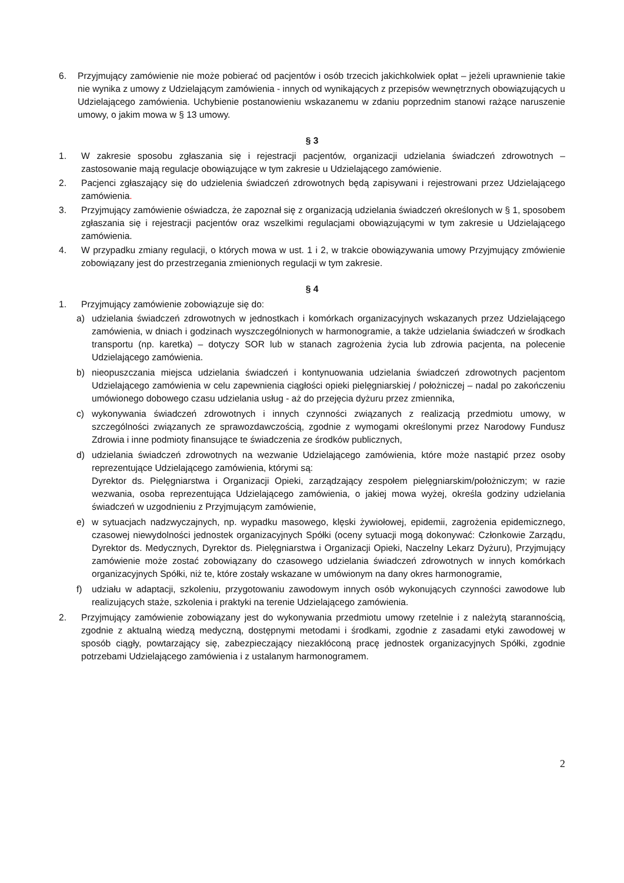6. Przyjmujący zamówienie nie może pobierać od pacjentów i osób trzecich jakichkolwiek opłat – jeżeli uprawnienie takie nie wynika z umowy z Udzielającym zamówienia - innych od wynikających z przepisów wewnętrznych obowiązujących u Udzielającego zamówienia. Uchybienie postanowieniu wskazanemu w zdaniu poprzednim stanowi rażące naruszenie umowy, o jakim mowa w § 13 umowy.
§ 3
1. W zakresie sposobu zgłaszania się i rejestracji pacjentów, organizacji udzielania świadczeń zdrowotnych – zastosowanie mają regulacje obowiązujące w tym zakresie u Udzielającego zamówienie.
2. Pacjenci zgłaszający się do udzielenia świadczeń zdrowotnych będą zapisywani i rejestrowani przez Udzielającego zamówienia.
3. Przyjmujący zamówienie oświadcza, że zapoznał się z organizacją udzielania świadczeń określonych w § 1, sposobem zgłaszania się i rejestracji pacjentów oraz wszelkimi regulacjami obowiązującymi w tym zakresie u Udzielającego zamówienia.
4. W przypadku zmiany regulacji, o których mowa w ust. 1 i 2, w trakcie obowiązywania umowy Przyjmujący zmówienie zobowiązany jest do przestrzegania zmienionych regulacji w tym zakresie.
§ 4
1. Przyjmujący zamówienie zobowiązuje się do:
a) udzielania świadczeń zdrowotnych w jednostkach i komórkach organizacyjnych wskazanych przez Udzielającego zamówienia, w dniach i godzinach wyszczególnionych w harmonogramie, a także udzielania świadczeń w środkach transportu (np. karetka) – dotyczy SOR lub w stanach zagrożenia życia lub zdrowia pacjenta, na polecenie Udzielającego zamówienia.
b) nieopuszczania miejsca udzielania świadczeń i kontynuowania udzielania świadczeń zdrowotnych pacjentom Udzielającego zamówienia w celu zapewnienia ciągłości opieki pielęgniarskiej / położniczej – nadal po zakończeniu umówionego dobowego czasu udzielania usług - aż do przejęcia dyżuru przez zmiennika,
c) wykonywania świadczeń zdrowotnych i innych czynności związanych z realizacją przedmiotu umowy, w szczególności związanych ze sprawozdawczością, zgodnie z wymogami określonymi przez Narodowy Fundusz Zdrowia i inne podmioty finansujące te świadczenia ze środków publicznych,
d) udzielania świadczeń zdrowotnych na wezwanie Udzielającego zamówienia, które może nastąpić przez osoby reprezentujące Udzielającego zamówienia, którymi są:
Dyrektor ds. Pielęgniarstwa i Organizacji Opieki, zarządzający zespołem pielęgniarskim/położniczym; w razie wezwania, osoba reprezentująca Udzielającego zamówienia, o jakiej mowa wyżej, określa godziny udzielania świadczeń w uzgodnieniu z Przyjmującym zamówienie,
e) w sytuacjach nadzwyczajnych, np. wypadku masowego, klęski żywiołowej, epidemii, zagrożenia epidemicznego, czasowej niewydolności jednostek organizacyjnych Spółki (oceny sytuacji mogą dokonywać: Członkowie Zarządu, Dyrektor ds. Medycznych, Dyrektor ds. Pielęgniarstwa i Organizacji Opieki, Naczelny Lekarz Dyżuru), Przyjmujący zamówienie może zostać zobowiązany do czasowego udzielania świadczeń zdrowotnych w innych komórkach organizacyjnych Spółki, niż te, które zostały wskazane w umówionym na dany okres harmonogramie,
f) udziału w adaptacji, szkoleniu, przygotowaniu zawodowym innych osób wykonujących czynności zawodowe lub realizujących staże, szkolenia i praktyki na terenie Udzielającego zamówienia.
2. Przyjmujący zamówienie zobowiązany jest do wykonywania przedmiotu umowy rzetelnie i z należytą starannością, zgodnie z aktualną wiedzą medyczną, dostępnymi metodami i środkami, zgodnie z zasadami etyki zawodowej w sposób ciągły, powtarzający się, zabezpieczający niezakłóconą pracę jednostek organizacyjnych Spółki, zgodnie potrzebami Udzielającego zamówienia i z ustalanym harmonogramem.
2